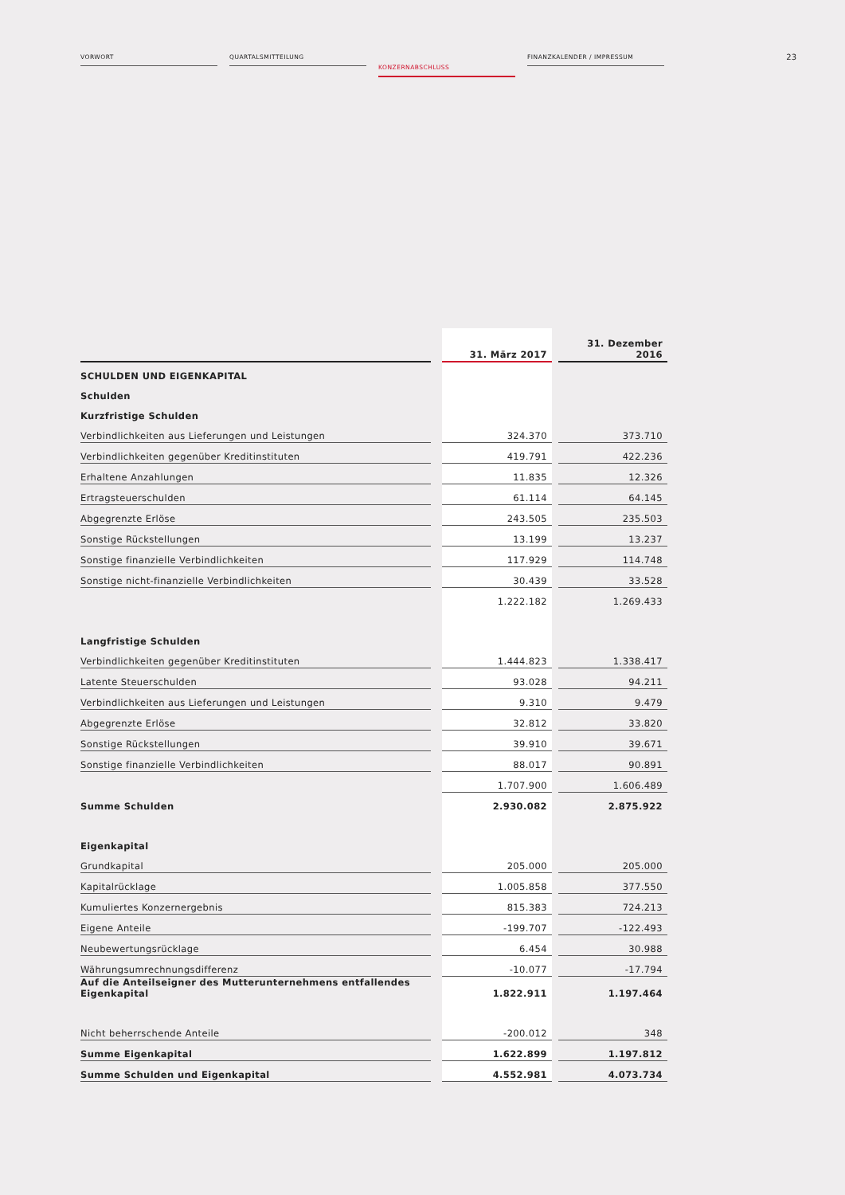VORWORT QUARTALSMITTEILUNG
KONZERNABSCHLUSS
FINANZKALENDER / IMPRESSUM
23
| | | 31. März 2017 | | 31. Dezember 2016 |
| SCHULDEN UND EIGENKAPITAL | | | | |
| Schulden | | | | |
| Kurzfristige Schulden | | | | |
| Verbindlichkeiten aus Lieferungen und Leistungen | | 324.370 | | 373.710 |
| Verbindlichkeiten gegenüber Kreditinstituten | | 419.791 | | 422.236 |
| Erhaltene Anzahlungen | | 11.835 | | 12.326 |
| Ertragsteuerschulden | | 61.114 | | 64.145 |
| Abgegrenzte Erlöse | | 243.505 | | 235.503 |
| Sonstige Rückstellungen | | 13.199 | | 13.237 |
| Sonstige finanzielle Verbindlichkeiten | | 117.929 | | 114.748 |
| Sonstige nicht-finanzielle Verbindlichkeiten | | 30.439 | | 33.528 |
| | | 1.222.182 | | 1.269.433 |
| Langfristige Schulden | | | | |
| Verbindlichkeiten gegenüber Kreditinstituten | | 1.444.823 | | 1.338.417 |
| Latente Steuerschulden | | 93.028 | | 94.211 |
| Verbindlichkeiten aus Lieferungen und Leistungen | | 9.310 | | 9.479 |
| Abgegrenzte Erlöse | | 32.812 | | 33.820 |
| Sonstige Rückstellungen | | 39.910 | | 39.671 |
| Sonstige finanzielle Verbindlichkeiten | | 88.017 | | 90.891 |
| | | 1.707.900 | | 1.606.489 |
| Summe Schulden | | 2.930.082 | | 2.875.922 |
| Eigenkapital | | | | |
| Grundkapital | | 205.000 | | 205.000 |
| Kapitalrücklage | | 1.005.858 | | 377.550 |
| Kumuliertes Konzernergebnis | | 815.383 | | 724.213 |
| Eigene Anteile | | -199.707 | | -122.493 |
| Neubewertungsrücklage | | 6.454 | | 30.988 |
| Währungsumrechnungsdifferenz | | -10.077 | | -17.794 |
| Auf die Anteilseigner des Mutterunternehmens entfallendes Eigenkapital | | 1.822.911 | | 1.197.464 |
| Nicht beherrschende Anteile | | -200.012 | | 348 |
| Summe Eigenkapital | | 1.622.899 | | 1.197.812 |
| Summe Schulden und Eigenkapital | | 4.552.981 | | 4.073.734 |